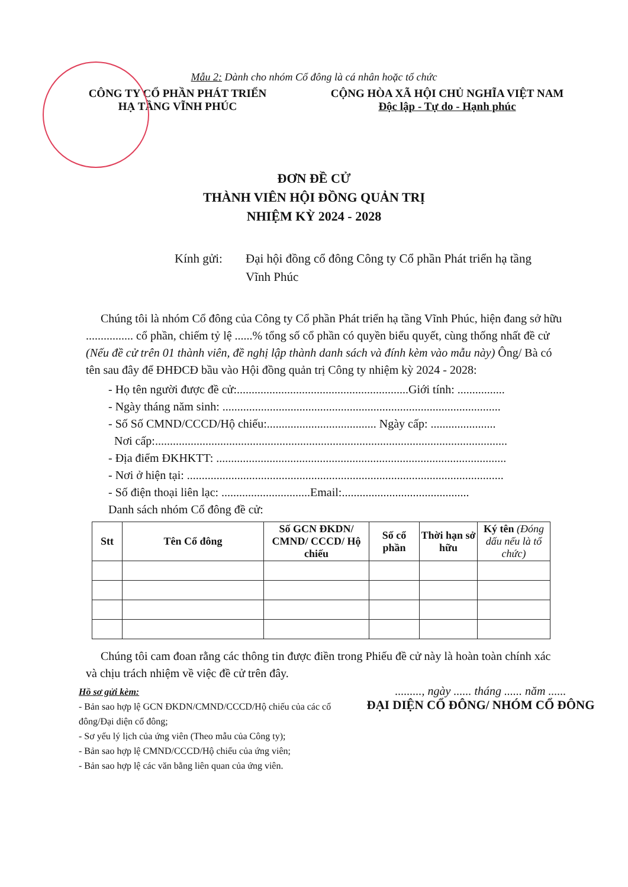Mẫu 2: Dành cho nhóm Cổ đông là cá nhân hoặc tổ chức
CÔNG TY CỔ PHẦN PHÁT TRIỂN
HẠ TẦNG VĨNH PHÚC
CỘNG HÒA XÃ HỘI CHỦ NGHĨA VIỆT NAM
Độc lập - Tự do - Hạnh phúc
ĐƠN ĐỀ CỬ
THÀNH VIÊN HỘI ĐỒNG QUẢN TRỊ
NHIỆM KỲ 2024 - 2028
Kính gửi: Đại hội đồng cổ đông Công ty Cổ phần Phát triển hạ tầng Vĩnh Phúc
Chúng tôi là nhóm Cổ đông của Công ty Cổ phần Phát triển hạ tầng Vĩnh Phúc, hiện đang sở hữu ................ cổ phần, chiếm tỷ lệ ......% tổng số cổ phần có quyền biểu quyết, cùng thống nhất đề cử (Nếu đề cử trên 01 thành viên, đề nghị lập thành danh sách và đính kèm vào mẫu này) Ông/ Bà có tên sau đây để ĐHĐCĐ bầu vào Hội đồng quản trị Công ty nhiệm kỳ 2024 - 2028:
- Họ tên người được đề cử:..........................................................Giới tính: ................
- Ngày tháng năm sinh: ..............................................................................................
- Số Số CMND/CCCD/Hộ chiếu:..................................... Ngày cấp: ......................
Nơi cấp:.......................................................................................................................
- Địa điểm ĐKHKTT: ..................................................................................................
- Nơi ở hiện tại: ...........................................................................................................
- Số điện thoại liên lạc: ..............................Email:...........................................
Danh sách nhóm Cổ đông đề cử:
| Stt | Tên Cổ đông | Số GCN ĐKDN/ CMND/ CCCD/ Hộ chiếu | Số cổ phần | Thời hạn sở hữu | Ký tên (Đóng dấu nếu là tổ chức) |
| --- | --- | --- | --- | --- | --- |
Chúng tôi cam đoan rằng các thông tin được điền trong Phiếu đề cử này là hoàn toàn chính xác và chịu trách nhiệm về việc đề cử trên đây.
Hồ sơ gửi kèm:
- Bản sao hợp lệ GCN ĐKDN/CMND/CCCD/Hộ chiếu của các cổ đông/Đại diện cổ đông;
- Sơ yếu lý lịch của ứng viên (Theo mẫu của Công ty);
- Bản sao hợp lệ CMND/CCCD/Hộ chiếu của ứng viên;
- Bản sao hợp lệ các văn bằng liên quan của ứng viên.
........., ngày ...... tháng ...... năm ......
ĐẠI DIỆN CỔ ĐÔNG/ NHÓM CỔ ĐÔNG